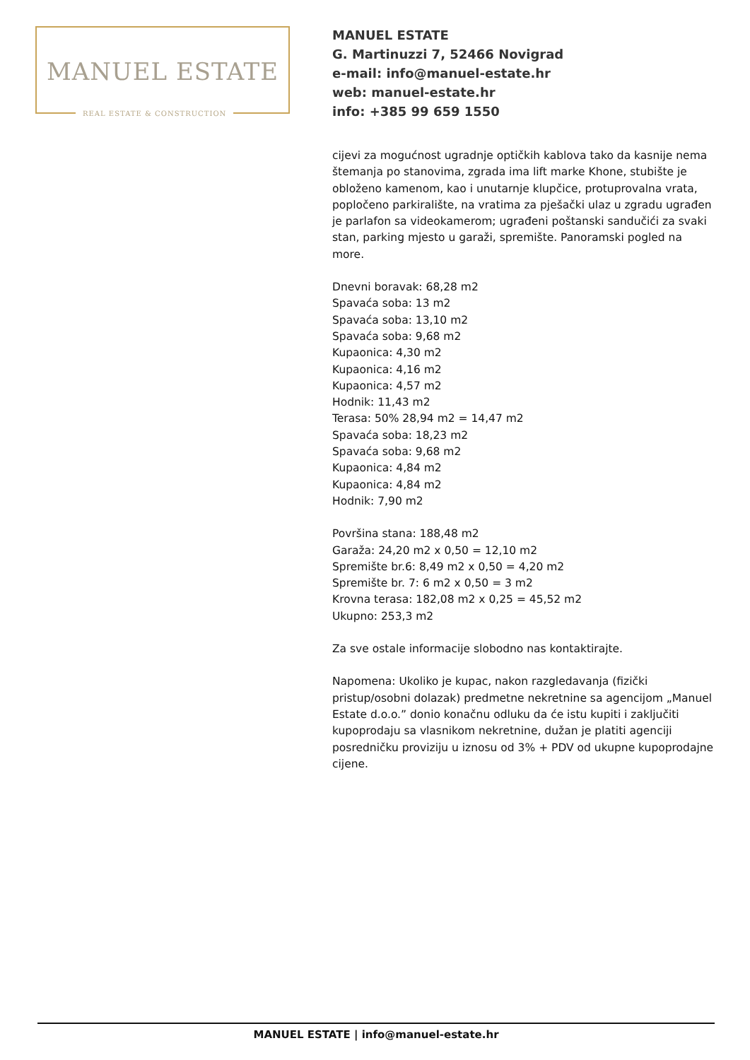MANUEL ESTATE
REAL ESTATE & CONSTRUCTION
MANUEL ESTATE
G. Martinuzzi 7, 52466 Novigrad
e-mail: info@manuel-estate.hr
web: manuel-estate.hr
info: +385 99 659 1550
cijevi za mogućnost ugradnje optičkih kablova tako da kasnije nema štemanja po stanovima, zgrada ima lift marke Khone, stubište je obloženo kamenom, kao i unutarnje klupčice, protuprovalna vrata, popločeno parkiralište, na vratima za pješački ulaz u zgradu ugrađen je parlafon sa videokamerom; ugrađeni poštanski sandučići za svaki stan, parking mjesto u garaži, spremište. Panoramski pogled na more.
Dnevni boravak: 68,28 m2
Spavaća soba: 13 m2
Spavaća soba: 13,10 m2
Spavaća soba: 9,68 m2
Kupaonica: 4,30 m2
Kupaonica: 4,16 m2
Kupaonica: 4,57 m2
Hodnik: 11,43 m2
Terasa: 50% 28,94 m2 = 14,47 m2
Spavaća soba: 18,23 m2
Spavaća soba: 9,68 m2
Kupaonica: 4,84 m2
Kupaonica: 4,84 m2
Hodnik: 7,90 m2
Površina stana: 188,48 m2
Garaža: 24,20 m2 x 0,50 = 12,10 m2
Spremište br.6: 8,49 m2 x 0,50 = 4,20 m2
Spremište br. 7: 6 m2 x 0,50 = 3 m2
Krovna terasa: 182,08 m2 x 0,25 = 45,52 m2
Ukupno: 253,3 m2
Za sve ostale informacije slobodno nas kontaktirajte.
Napomena: Ukoliko je kupac, nakon razgledavanja (fizički pristup/osobni dolazak) predmetne nekretnine sa agencijom „Manuel Estate d.o.o.” donio konačnu odluku da će istu kupiti i zaključiti kupoprodaju sa vlasnikom nekretnine, dužan je platiti agenciji posredničku proviziju u iznosu od 3% + PDV od ukupne kupoprodajne cijene.
MANUEL ESTATE | info@manuel-estate.hr